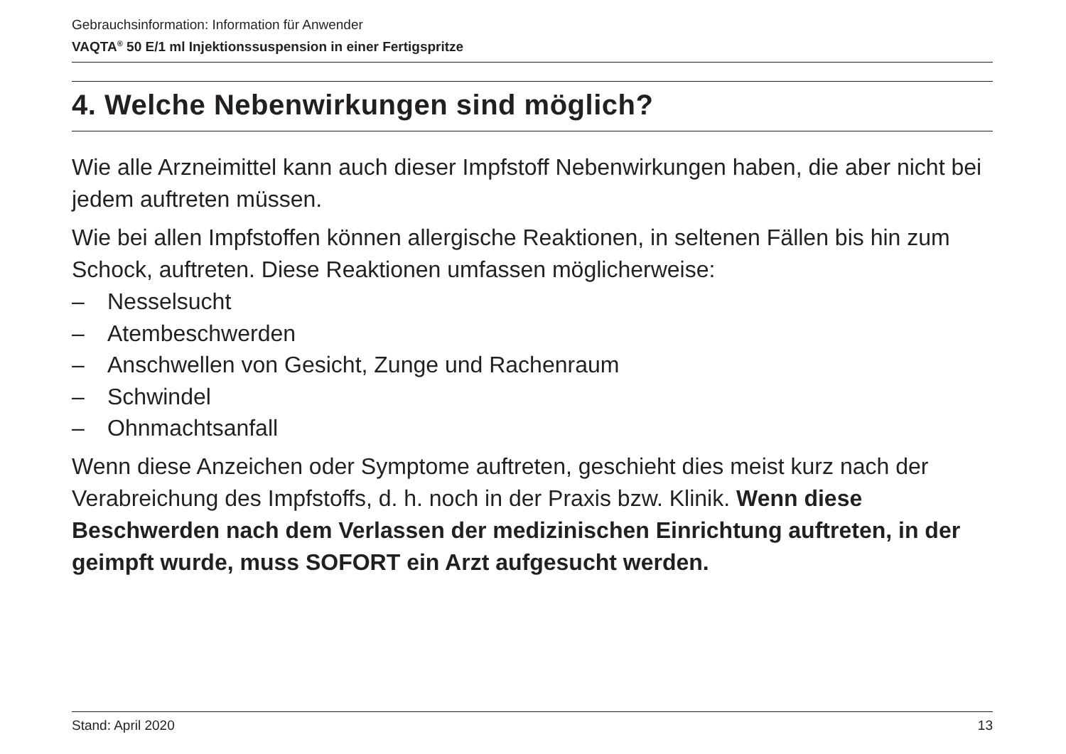Gebrauchsinformation: Information für Anwender
VAQTA<sup>®</sup> 50 E/1 ml Injektionssuspension in einer Fertigspritze
4. Welche Nebenwirkungen sind möglich?
Wie alle Arzneimittel kann auch dieser Impfstoff Nebenwirkungen haben, die aber nicht bei jedem auftreten müssen.
Wie bei allen Impfstoffen können allergische Reaktionen, in seltenen Fällen bis hin zum Schock, auftreten. Diese Reaktionen umfassen möglicherweise:
– Nesselsucht
– Atembeschwerden
– Anschwellen von Gesicht, Zunge und Rachenraum
– Schwindel
– Ohnmachtsanfall
Wenn diese Anzeichen oder Symptome auftreten, geschieht dies meist kurz nach der Verabreichung des Impfstoffs, d. h. noch in der Praxis bzw. Klinik. Wenn diese Beschwerden nach dem Verlassen der medizinischen Einrichtung auftreten, in der geimpft wurde, muss SOFORT ein Arzt aufgesucht werden.
Stand: April 2020 13